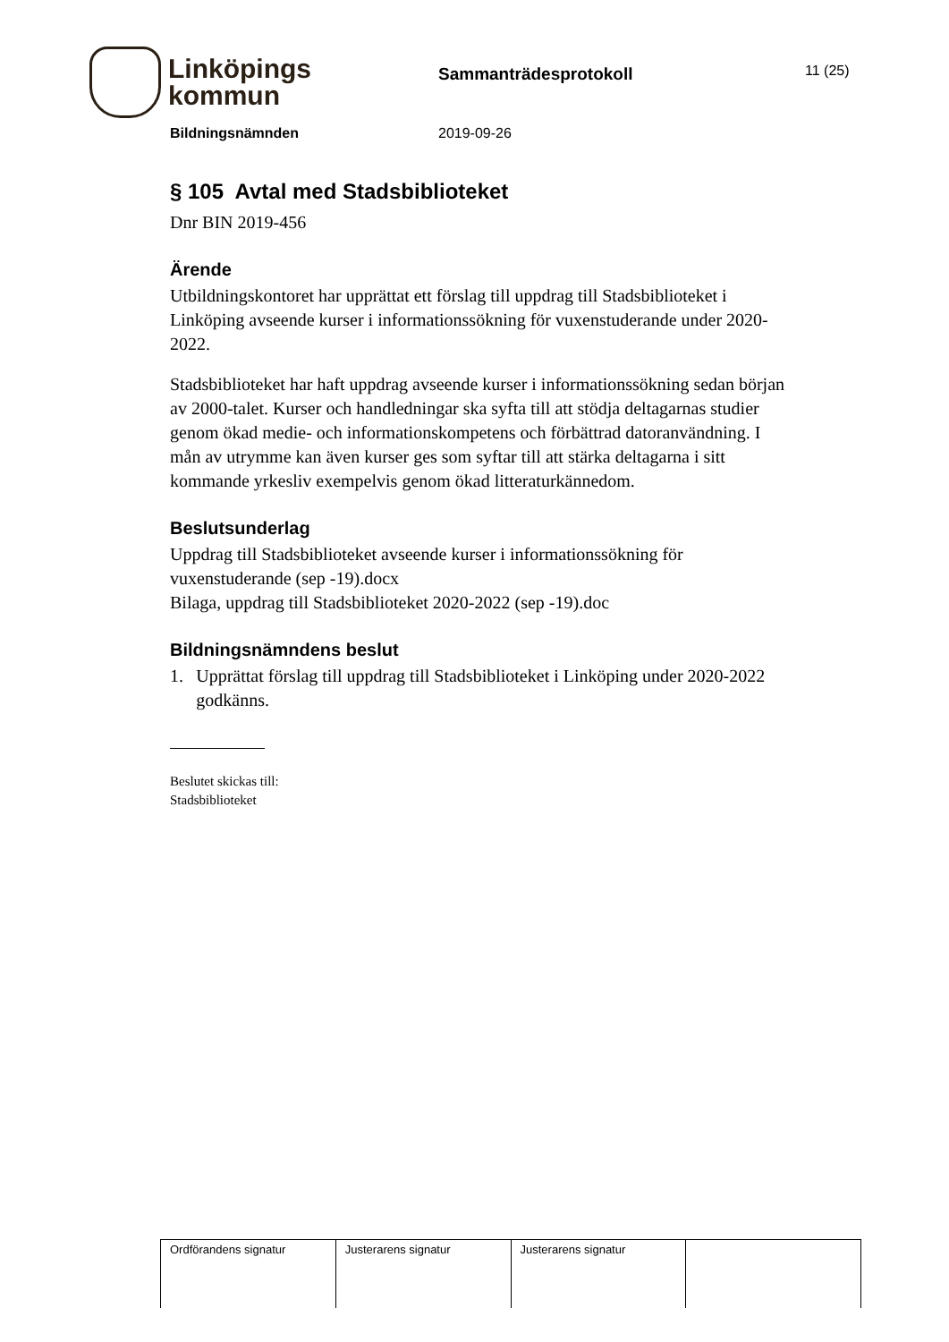Linköpings
kommun
Sammanträdesprotokoll
11 (25)
Bildningsnämnden 2019-09-26
§ 105 Avtal med Stadsbiblioteket
Dnr BIN 2019-456
Ärende
Utbildningskontoret har upprättat ett förslag till uppdrag till Stadsbiblioteket i Linköping avseende kurser i informationssökning för vuxenstuderande under 2020-2022.
Stadsbiblioteket har haft uppdrag avseende kurser i informationssökning sedan början av 2000-talet. Kurser och handledningar ska syfta till att stödja deltagarnas studier genom ökad medie- och informationskompetens och förbättrad datoranvändning. I mån av utrymme kan även kurser ges som syftar till att stärka deltagarna i sitt kommande yrkesliv exempelvis genom ökad litteraturkännedom.
Beslutsunderlag
Uppdrag till Stadsbiblioteket avseende kurser i informationssökning för vuxenstuderande (sep -19).docx
Bilaga, uppdrag till Stadsbiblioteket 2020-2022 (sep -19).doc
Bildningsnämndens beslut
1. Upprättat förslag till uppdrag till Stadsbiblioteket i Linköping under 2020-2022 godkänns.
Beslutet skickas till:
Stadsbiblioteket
| Ordförandens signatur | Justerarens signatur | Justerarens signatur | |